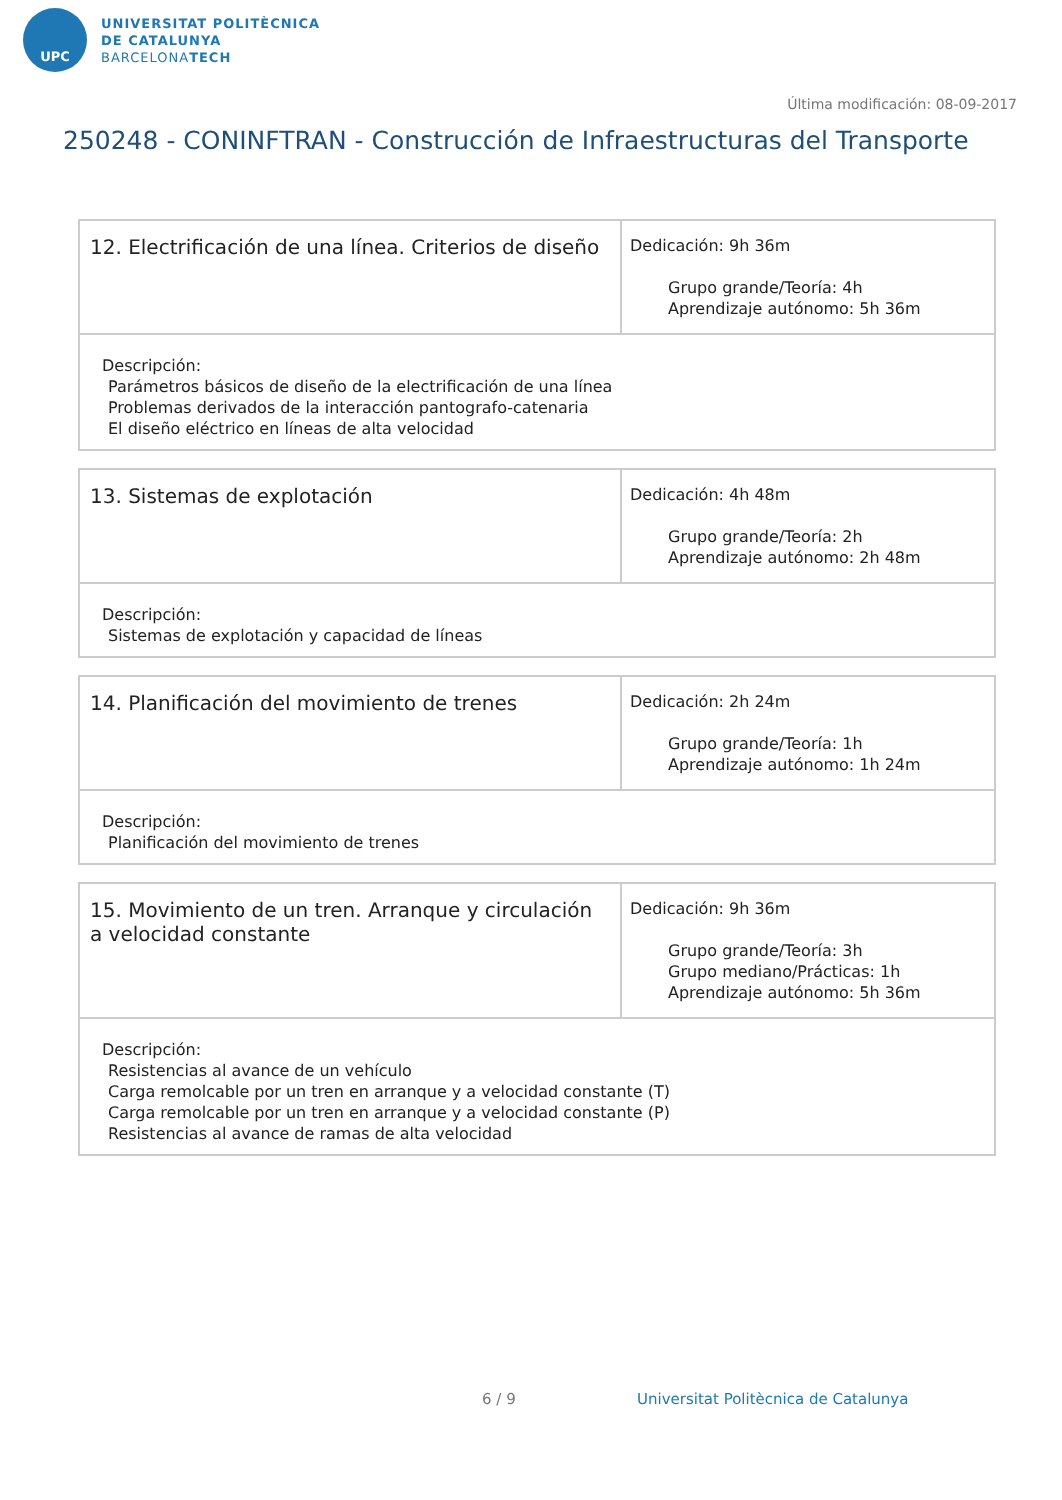UPC
UNIVERSITAT POLITÈCNICA
DE CATALUNYA
BARCELONATECH
Última modificación: 08-09-2017
250248 - CONINFTRAN - Construcción de Infraestructuras del Transporte
| 12. Electrificación de una línea. Criterios de diseño | Dedicación: 9h 36m Grupo grande/Teoría: 4h Aprendizaje autónomo: 5h 36m |
| Descripción: Parámetros básicos de diseño de la electrificación de una línea Problemas derivados de la interacción pantografo-catenaria El diseño eléctrico en líneas de alta velocidad | |
| 13. Sistemas de explotación | Dedicación: 4h 48m Grupo grande/Teoría: 2h Aprendizaje autónomo: 2h 48m |
| Descripción: Sistemas de explotación y capacidad de líneas | |
| 14. Planificación del movimiento de trenes | Dedicación: 2h 24m Grupo grande/Teoría: 1h Aprendizaje autónomo: 1h 24m |
| Descripción: Planificación del movimiento de trenes | |
| 15. Movimiento de un tren. Arranque y circulación a velocidad constante | Dedicación: 9h 36m Grupo grande/Teoría: 3h Grupo mediano/Prácticas: 1h Aprendizaje autónomo: 5h 36m |
| Descripción: Resistencias al avance de un vehículo Carga remolcable por un tren en arranque y a velocidad constante (T) Carga remolcable por un tren en arranque y a velocidad constante (P) Resistencias al avance de ramas de alta velocidad | |
6 / 9 Universitat Politècnica de Catalunya